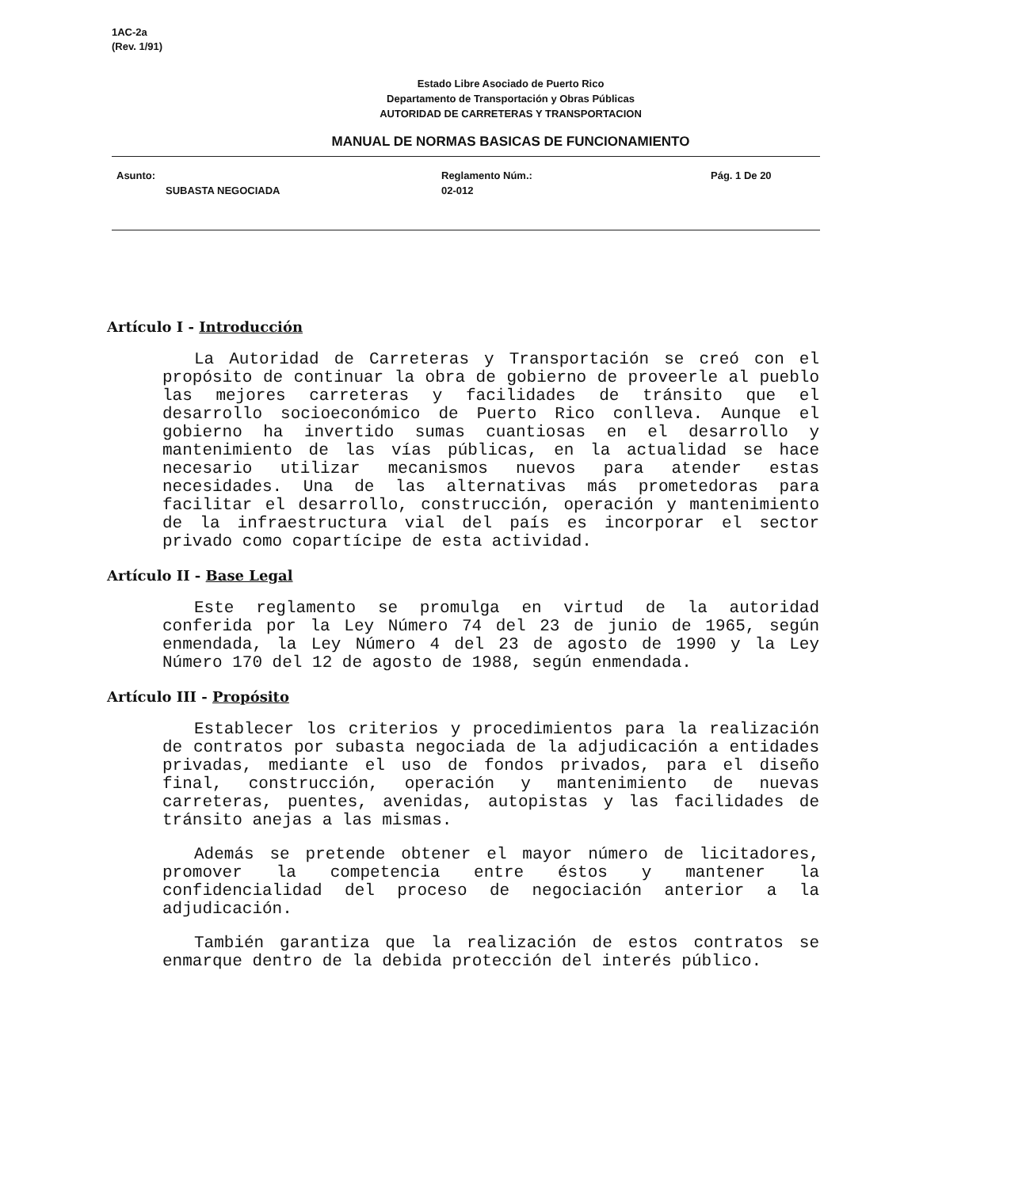1AC-2a
(Rev. 1/91)
Estado Libre Asociado de Puerto Rico
Departamento de Transportación y Obras Públicas
AUTORIDAD DE CARRETERAS Y TRANSPORTACION
MANUAL DE NORMAS BASICAS DE FUNCIONAMIENTO
Asunto:
SUBASTA NEGOCIADA
Reglamento Núm.:
02-012
Pág. 1 De 20
Artículo I - Introducción
La Autoridad de Carreteras y Transportación se creó con el propósito de continuar la obra de gobierno de proveerle al pueblo las mejores carreteras y facilidades de tránsito que el desarrollo socioeconómico de Puerto Rico conlleva. Aunque el gobierno ha invertido sumas cuantiosas en el desarrollo y mantenimiento de las vías públicas, en la actualidad se hace necesario utilizar mecanismos nuevos para atender estas necesidades. Una de las alternativas más prometedoras para facilitar el desarrollo, construcción, operación y mantenimiento de la infraestructura vial del país es incorporar el sector privado como copartícipe de esta actividad.
Artículo II - Base Legal
Este reglamento se promulga en virtud de la autoridad conferida por la Ley Número 74 del 23 de junio de 1965, según enmendada, la Ley Número 4 del 23 de agosto de 1990 y la Ley Número 170 del 12 de agosto de 1988, según enmendada.
Artículo III - Propósito
Establecer los criterios y procedimientos para la realización de contratos por subasta negociada de la adjudicación a entidades privadas, mediante el uso de fondos privados, para el diseño final, construcción, operación y mantenimiento de nuevas carreteras, puentes, avenidas, autopistas y las facilidades de tránsito anejas a las mismas.
Además se pretende obtener el mayor número de licitadores, promover la competencia entre éstos y mantener la confidencialidad del proceso de negociación anterior a la adjudicación.
También garantiza que la realización de estos contratos se enmarque dentro de la debida protección del interés público.